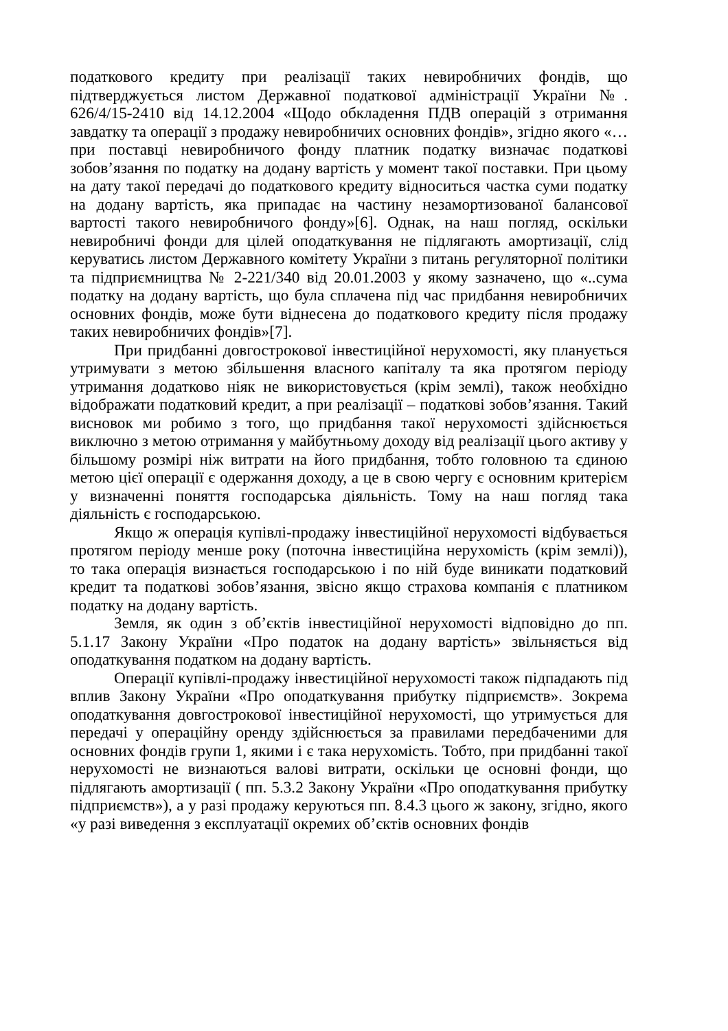податкового кредиту при реалізації таких невиробничих фондів, що підтверджується листом Державної податкової адміністрації України №. 626/4/15-2410 від 14.12.2004 «Щодо обкладення ПДВ операцій з отримання завдатку та операції з продажу невиробничих основних фондів», згідно якого «…при поставці невиробничого фонду платник податку визначає податкові зобов’язання по податку на додану вартість у момент такої поставки. При цьому на дату такої передачі до податкового кредиту відноситься частка суми податку на додану вартість, яка припадає на частину незамортизованої балансової вартості такого невиробничого фонду»[6]. Однак, на наш погляд, оскільки невиробничі фонди для цілей оподаткування не підлягають амортизації, слід керуватись листом Державного комітету України з питань регуляторної політики та підприємництва № 2-221/340 від 20.01.2003 у якому зазначено, що «..сума податку на додану вартість, що була сплачена під час придбання невиробничих основних фондів, може бути віднесена до податкового кредиту після продажу таких невиробничих фондів»[7].
При придбанні довгострокової інвестиційної нерухомості, яку планується утримувати з метою збільшення власного капіталу та яка протягом періоду утримання додатково ніяк не використовується (крім землі), також необхідно відображати податковий кредит, а при реалізації – податкові зобов’язання. Такий висновок ми робимо з того, що придбання такої нерухомості здійснюється виключно з метою отримання у майбутньому доходу від реалізації цього активу у більшому розмірі ніж витрати на його придбання, тобто головною та єдиною метою цієї операції є одержання доходу, а це в свою чергу є основним критерієм у визначенні поняття господарська діяльність. Тому на наш погляд така діяльність є господарською.
Якщо ж операція купівлі-продажу інвестиційної нерухомості відбувається протягом періоду менше року (поточна інвестиційна нерухомість (крім землі)), то така операція визнається господарською і по ній буде виникати податковий кредит та податкові зобов’язання, звісно якщо страхова компанія є платником податку на додану вартість.
Земля, як один з об’єктів інвестиційної нерухомості відповідно до пп. 5.1.17 Закону України «Про податок на додану вартість» звільняється від оподаткування податком на додану вартість.
Операції купівлі-продажу інвестиційної нерухомості також підпадають під вплив Закону України «Про оподаткування прибутку підприємств». Зокрема оподаткування довгострокової інвестиційної нерухомості, що утримується для передачі у операційну оренду здійснюється за правилами передбаченими для основних фондів групи 1, якими і є така нерухомість. Тобто, при придбанні такої нерухомості не визнаються валові витрати, оскільки це основні фонди, що підлягають амортизації ( пп. 5.3.2 Закону України «Про оподаткування прибутку підприємств»), а у разі продажу керуються пп. 8.4.3 цього ж закону, згідно, якого «у разі виведення з експлуатації окремих об’єктів основних фондів